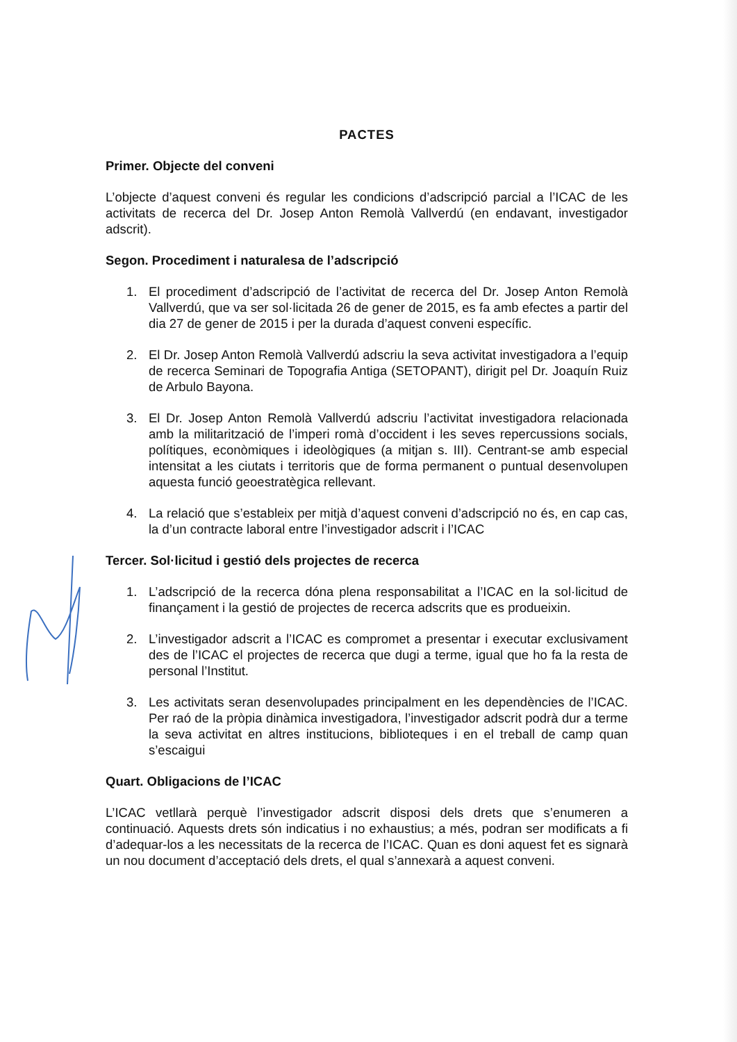PACTES
Primer. Objecte del conveni
L’objecte d’aquest conveni és regular les condicions d’adscripció parcial a l’ICAC de les activitats de recerca del Dr. Josep Anton Remolà Vallverdú (en endavant, investigador adscrit).
Segon. Procediment i naturalesa de l’adscripció
1. El procediment d’adscripció de l’activitat de recerca del Dr. Josep Anton Remolà Vallverdú, que va ser sol·licitada 26 de gener de 2015, es fa amb efectes a partir del dia 27 de gener de 2015 i per la durada d’aquest conveni específic.
2. El Dr. Josep Anton Remolà Vallverdú adscriu la seva activitat investigadora a l’equip de recerca Seminari de Topografia Antiga (SETOPANT), dirigit pel Dr. Joaquín Ruiz de Arbulo Bayona.
3. El Dr. Josep Anton Remolà Vallverdú adscriu l’activitat investigadora relacionada amb la militarització de l’imperi romà d’occident i les seves repercussions socials, polítiques, econòmiques i ideològiques (a mitjan s. III). Centrant-se amb especial intensitat a les ciutats i territoris que de forma permanent o puntual desenvolupen aquesta funció geoestratègica rellevant.
4. La relació que s’estableix per mitjà d’aquest conveni d’adscripció no és, en cap cas, la d’un contracte laboral entre l’investigador adscrit i l’ICAC
Tercer. Sol·licitud i gestió dels projectes de recerca
1. L’adscripció de la recerca dóna plena responsabilitat a l’ICAC en la sol·licitud de finançament i la gestió de projectes de recerca adscrits que es produeixin.
2. L’investigador adscrit a l’ICAC es compromet a presentar i executar exclusivament des de l’ICAC el projectes de recerca que dugi a terme, igual que ho fa la resta de personal l’Institut.
3. Les activitats seran desenvolupades principalment en les dependències de l’ICAC. Per raó de la pròpia dinàmica investigadora, l’investigador adscrit podrà dur a terme la seva activitat en altres institucions, biblioteques i en el treball de camp quan s’escaigui
Quart. Obligacions de l’ICAC
L’ICAC vetllarà perquè l’investigador adscrit disposi dels drets que s’enumeren a continuació. Aquests drets són indicatius i no exhaustius; a més, podran ser modificats a fi d’adequar-los a les necessitats de la recerca de l’ICAC. Quan es doni aquest fet es signarà un nou document d’acceptació dels drets, el qual s’annexarà a aquest conveni.